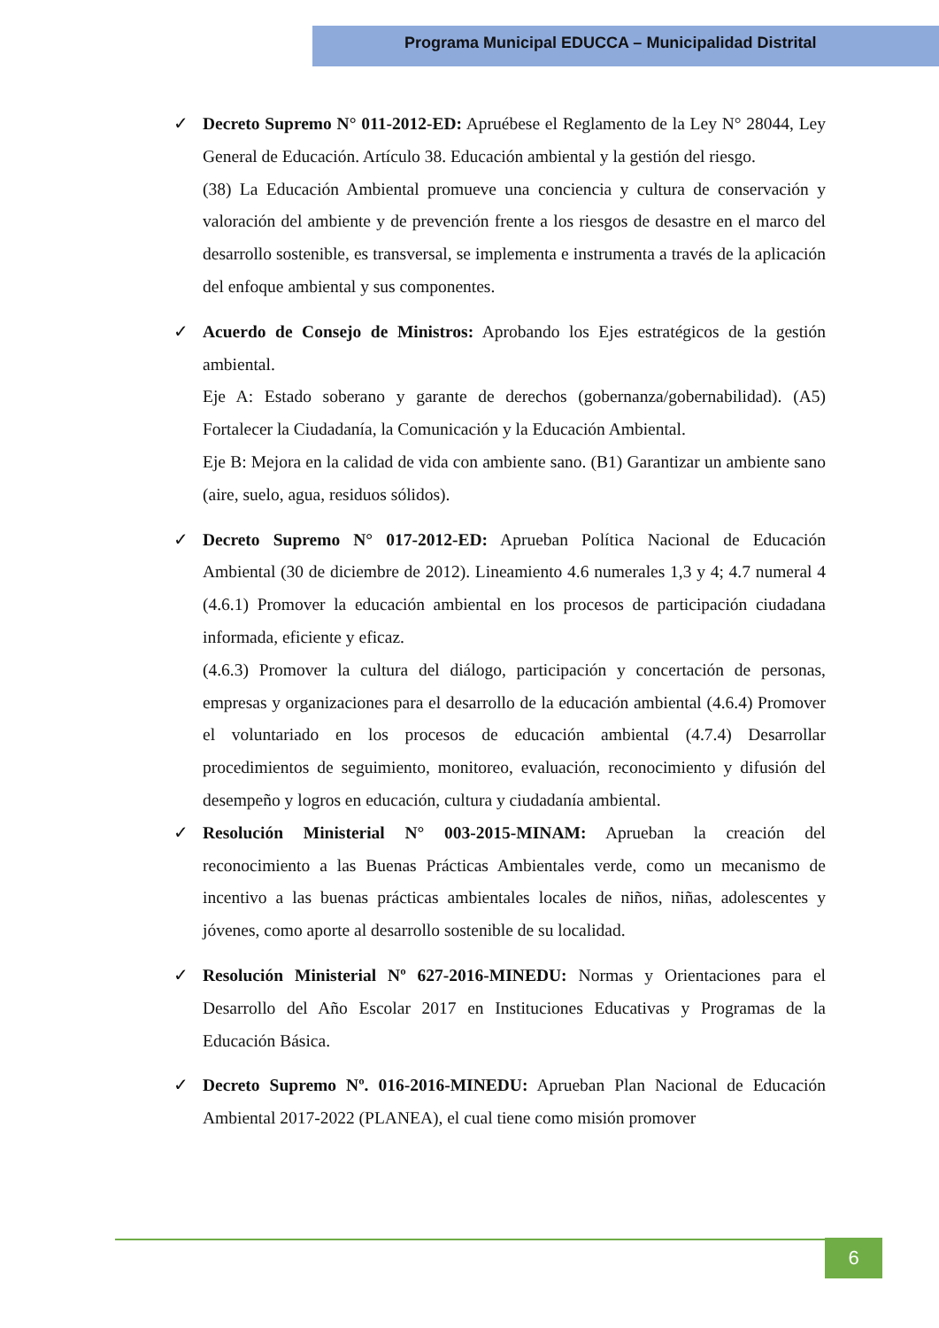Programa Municipal EDUCCA – Municipalidad Distrital
✓ Decreto Supremo N° 011-2012-ED: Apruébese el Reglamento de la Ley N° 28044, Ley General de Educación. Artículo 38. Educación ambiental y la gestión del riesgo.
(38) La Educación Ambiental promueve una conciencia y cultura de conservación y valoración del ambiente y de prevención frente a los riesgos de desastre en el marco del desarrollo sostenible, es transversal, se implementa e instrumenta a través de la aplicación del enfoque ambiental y sus componentes.
✓ Acuerdo de Consejo de Ministros: Aprobando los Ejes estratégicos de la gestión ambiental.
Eje A: Estado soberano y garante de derechos (gobernanza/gobernabilidad). (A5) Fortalecer la Ciudadanía, la Comunicación y la Educación Ambiental.
Eje B: Mejora en la calidad de vida con ambiente sano. (B1) Garantizar un ambiente sano (aire, suelo, agua, residuos sólidos).
✓ Decreto Supremo N° 017-2012-ED: Aprueban Política Nacional de Educación Ambiental (30 de diciembre de 2012). Lineamiento 4.6 numerales 1,3 y 4; 4.7 numeral 4 (4.6.1) Promover la educación ambiental en los procesos de participación ciudadana informada, eficiente y eficaz.
(4.6.3) Promover la cultura del diálogo, participación y concertación de personas, empresas y organizaciones para el desarrollo de la educación ambiental (4.6.4) Promover el voluntariado en los procesos de educación ambiental (4.7.4) Desarrollar procedimientos de seguimiento, monitoreo, evaluación, reconocimiento y difusión del desempeño y logros en educación, cultura y ciudadanía ambiental.
✓ Resolución Ministerial N° 003-2015-MINAM: Aprueban la creación del reconocimiento a las Buenas Prácticas Ambientales verde, como un mecanismo de incentivo a las buenas prácticas ambientales locales de niños, niñas, adolescentes y jóvenes, como aporte al desarrollo sostenible de su localidad.
✓ Resolución Ministerial Nº 627-2016-MINEDU: Normas y Orientaciones para el Desarrollo del Año Escolar 2017 en Instituciones Educativas y Programas de la Educación Básica.
✓ Decreto Supremo Nº. 016-2016-MINEDU: Aprueban Plan Nacional de Educación Ambiental 2017-2022 (PLANEA), el cual tiene como misión promover
6